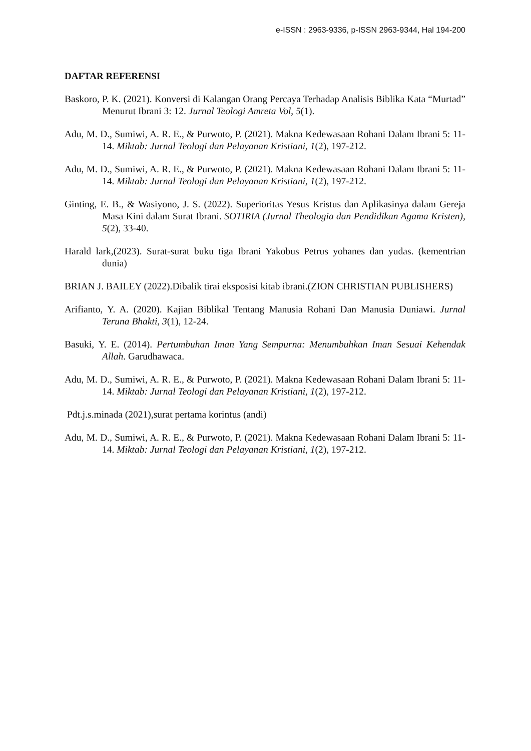e-ISSN : 2963-9336, p-ISSN 2963-9344, Hal 194-200
DAFTAR REFERENSI
Baskoro, P. K. (2021). Konversi di Kalangan Orang Percaya Terhadap Analisis Biblika Kata “Murtad” Menurut Ibrani 3: 12. Jurnal Teologi Amreta Vol, 5(1).
Adu, M. D., Sumiwi, A. R. E., & Purwoto, P. (2021). Makna Kedewasaan Rohani Dalam Ibrani 5: 11- 14. Miktab: Jurnal Teologi dan Pelayanan Kristiani, 1(2), 197-212.
Adu, M. D., Sumiwi, A. R. E., & Purwoto, P. (2021). Makna Kedewasaan Rohani Dalam Ibrani 5: 11-14. Miktab: Jurnal Teologi dan Pelayanan Kristiani, 1(2), 197-212.
Ginting, E. B., & Wasiyono, J. S. (2022). Superioritas Yesus Kristus dan Aplikasinya dalam Gereja Masa Kini dalam Surat Ibrani. SOTIRIA (Jurnal Theologia dan Pendidikan Agama Kristen), 5(2), 33-40.
Harald lark,(2023). Surat-surat buku tiga Ibrani Yakobus Petrus yohanes dan yudas. (kementrian dunia)
BRIAN J. BAILEY (2022).Dibalik tirai eksposisi kitab ibrani.(ZION CHRISTIAN PUBLISHERS)
Arifianto, Y. A. (2020). Kajian Biblikal Tentang Manusia Rohani Dan Manusia Duniawi. Jurnal Teruna Bhakti, 3(1), 12-24.
Basuki, Y. E. (2014). Pertumbuhan Iman Yang Sempurna: Menumbuhkan Iman Sesuai Kehendak Allah. Garudhawaca.
Adu, M. D., Sumiwi, A. R. E., & Purwoto, P. (2021). Makna Kedewasaan Rohani Dalam Ibrani 5: 11-14. Miktab: Jurnal Teologi dan Pelayanan Kristiani, 1(2), 197-212.
Pdt.j.s.minada (2021),surat pertama korintus (andi)
Adu, M. D., Sumiwi, A. R. E., & Purwoto, P. (2021). Makna Kedewasaan Rohani Dalam Ibrani 5: 11-14. Miktab: Jurnal Teologi dan Pelayanan Kristiani, 1(2), 197-212.